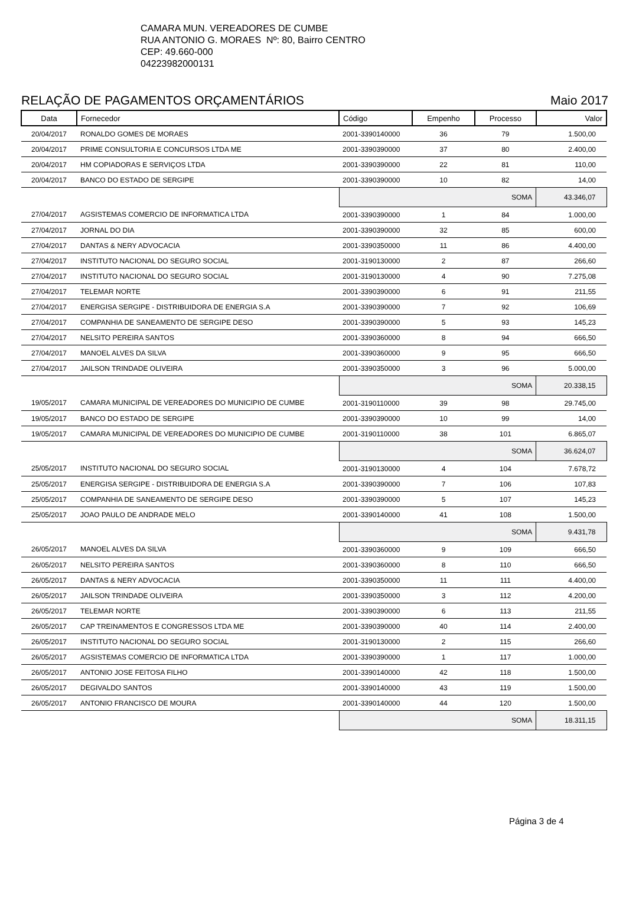CAMARA MUN. VEREADORES DE CUMBE
RUA ANTONIO G. MORAES Nº: 80, Bairro CENTRO
CEP: 49.660-000
04223982000131
RELAÇÃO DE PAGAMENTOS ORÇAMENTÁRIOS Maio 2017
| Data | Fornecedor | Código | Empenho | Processo | Valor |
| --- | --- | --- | --- | --- | --- |
| 20/04/2017 | RONALDO GOMES DE MORAES | 2001-3390140000 | 36 | 79 | 1.500,00 |
| 20/04/2017 | PRIME CONSULTORIA E CONCURSOS LTDA ME | 2001-3390390000 | 37 | 80 | 2.400,00 |
| 20/04/2017 | HM COPIADORAS E SERVIÇOS LTDA | 2001-3390390000 | 22 | 81 | 110,00 |
| 20/04/2017 | BANCO DO ESTADO DE SERGIPE | 2001-3390390000 | 10 | 82 | 14,00 |
| | | SOMA | | | 43.346,07 |
| 27/04/2017 | AGSISTEMAS COMERCIO DE INFORMATICA LTDA | 2001-3390390000 | 1 | 84 | 1.000,00 |
| 27/04/2017 | JORNAL DO DIA | 2001-3390390000 | 32 | 85 | 600,00 |
| 27/04/2017 | DANTAS & NERY ADVOCACIA | 2001-3390350000 | 11 | 86 | 4.400,00 |
| 27/04/2017 | INSTITUTO NACIONAL DO SEGURO SOCIAL | 2001-3190130000 | 2 | 87 | 266,60 |
| 27/04/2017 | INSTITUTO NACIONAL DO SEGURO SOCIAL | 2001-3190130000 | 4 | 90 | 7.275,08 |
| 27/04/2017 | TELEMAR NORTE | 2001-3390390000 | 6 | 91 | 211,55 |
| 27/04/2017 | ENERGISA SERGIPE - DISTRIBUIDORA DE ENERGIA S.A | 2001-3390390000 | 7 | 92 | 106,69 |
| 27/04/2017 | COMPANHIA DE SANEAMENTO DE SERGIPE DESO | 2001-3390390000 | 5 | 93 | 145,23 |
| 27/04/2017 | NELSITO PEREIRA SANTOS | 2001-3390360000 | 8 | 94 | 666,50 |
| 27/04/2017 | MANOEL ALVES DA SILVA | 2001-3390360000 | 9 | 95 | 666,50 |
| 27/04/2017 | JAILSON TRINDADE OLIVEIRA | 2001-3390350000 | 3 | 96 | 5.000,00 |
| | | SOMA | | | 20.338,15 |
| 19/05/2017 | CAMARA MUNICIPAL DE VEREADORES DO MUNICIPIO DE CUMBE | 2001-3190110000 | 39 | 98 | 29.745,00 |
| 19/05/2017 | BANCO DO ESTADO DE SERGIPE | 2001-3390390000 | 10 | 99 | 14,00 |
| 19/05/2017 | CAMARA MUNICIPAL DE VEREADORES DO MUNICIPIO DE CUMBE | 2001-3190110000 | 38 | 101 | 6.865,07 |
| | | SOMA | | | 36.624,07 |
| 25/05/2017 | INSTITUTO NACIONAL DO SEGURO SOCIAL | 2001-3190130000 | 4 | 104 | 7.678,72 |
| 25/05/2017 | ENERGISA SERGIPE - DISTRIBUIDORA DE ENERGIA S.A | 2001-3390390000 | 7 | 106 | 107,83 |
| 25/05/2017 | COMPANHIA DE SANEAMENTO DE SERGIPE DESO | 2001-3390390000 | 5 | 107 | 145,23 |
| 25/05/2017 | JOAO PAULO DE ANDRADE MELO | 2001-3390140000 | 41 | 108 | 1.500,00 |
| | | SOMA | | | 9.431,78 |
| 26/05/2017 | MANOEL ALVES DA SILVA | 2001-3390360000 | 9 | 109 | 666,50 |
| 26/05/2017 | NELSITO PEREIRA SANTOS | 2001-3390360000 | 8 | 110 | 666,50 |
| 26/05/2017 | DANTAS & NERY ADVOCACIA | 2001-3390350000 | 11 | 111 | 4.400,00 |
| 26/05/2017 | JAILSON TRINDADE OLIVEIRA | 2001-3390350000 | 3 | 112 | 4.200,00 |
| 26/05/2017 | TELEMAR NORTE | 2001-3390390000 | 6 | 113 | 211,55 |
| 26/05/2017 | CAP TREINAMENTOS E CONGRESSOS LTDA ME | 2001-3390390000 | 40 | 114 | 2.400,00 |
| 26/05/2017 | INSTITUTO NACIONAL DO SEGURO SOCIAL | 2001-3190130000 | 2 | 115 | 266,60 |
| 26/05/2017 | AGSISTEMAS COMERCIO DE INFORMATICA LTDA | 2001-3390390000 | 1 | 117 | 1.000,00 |
| 26/05/2017 | ANTONIO JOSE FEITOSA FILHO | 2001-3390140000 | 42 | 118 | 1.500,00 |
| 26/05/2017 | DEGIVALDO SANTOS | 2001-3390140000 | 43 | 119 | 1.500,00 |
| 26/05/2017 | ANTONIO FRANCISCO DE MOURA | 2001-3390140000 | 44 | 120 | 1.500,00 |
| | | SOMA | | | 18.311,15 |
Página 3 de 4